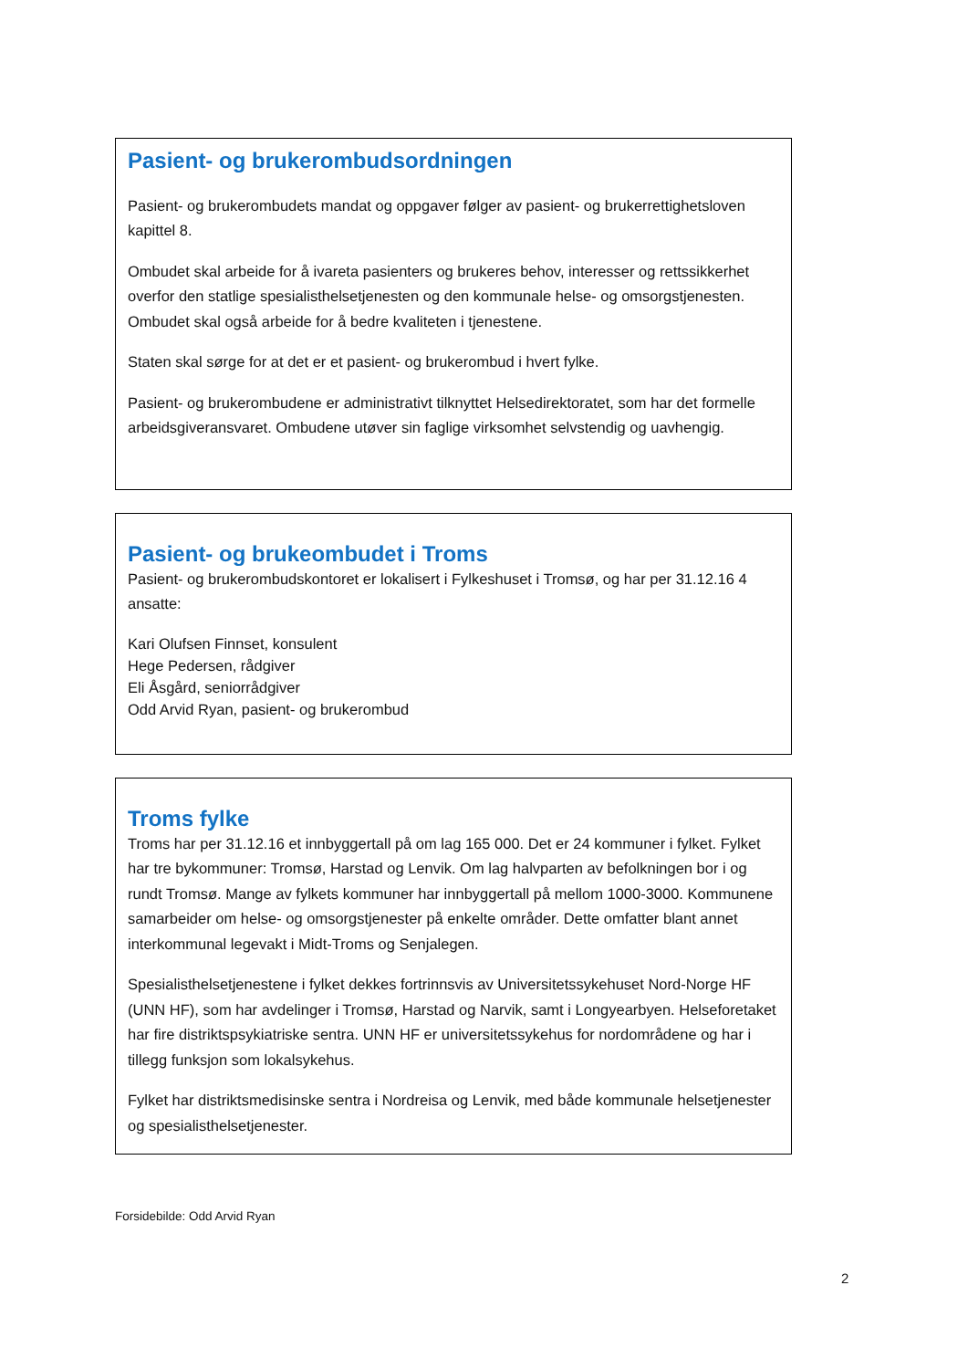Pasient- og brukerombudsordningen
Pasient- og brukerombudets mandat og oppgaver følger av pasient- og brukerrettighetsloven kapittel 8.
Ombudet skal arbeide for å ivareta pasienters og brukeres behov, interesser og rettssikkerhet overfor den statlige spesialisthelsetjenesten og den kommunale helse- og omsorgstjenesten. Ombudet skal også arbeide for å bedre kvaliteten i tjenestene.
Staten skal sørge for at det er et pasient- og brukerombud i hvert fylke.
Pasient- og brukerombudene er administrativt tilknyttet Helsedirektoratet, som har det formelle arbeidsgiveransvaret. Ombudene utøver sin faglige virksomhet selvstendig og uavhengig.
Pasient- og brukeombudet i Troms
Pasient- og brukerombudskontoret er lokalisert i Fylkeshuset i Tromsø, og har per 31.12.16 4 ansatte:
Kari Olufsen Finnset, konsulent
Hege Pedersen, rådgiver
Eli Åsgård, seniorrådgiver
Odd Arvid Ryan, pasient- og brukerombud
Troms fylke
Troms har per 31.12.16 et innbyggertall på om lag 165 000. Det er 24 kommuner i fylket. Fylket har tre bykommuner: Tromsø, Harstad og Lenvik. Om lag halvparten av befolkningen bor i og rundt Tromsø. Mange av fylkets kommuner har innbyggertall på mellom 1000-3000. Kommunene samarbeider om helse- og omsorgstjenester på enkelte områder. Dette omfatter blant annet interkommunal legevakt i Midt-Troms og Senjalegen.
Spesialisthelsetjenestene i fylket dekkes fortrinnsvis av Universitetssykehuset Nord-Norge HF (UNN HF), som har avdelinger i Tromsø, Harstad og Narvik, samt i Longyearbyen. Helseforetaket har fire distriktspsykiatriske sentra. UNN HF er universitetssykehus for nordområdene og har i tillegg funksjon som lokalsykehus.
Fylket har distriktsmedisinske sentra i Nordreisa og Lenvik, med både kommunale helsetjenester og spesialisthelsetjenester.
Forsidebilde: Odd Arvid Ryan
2